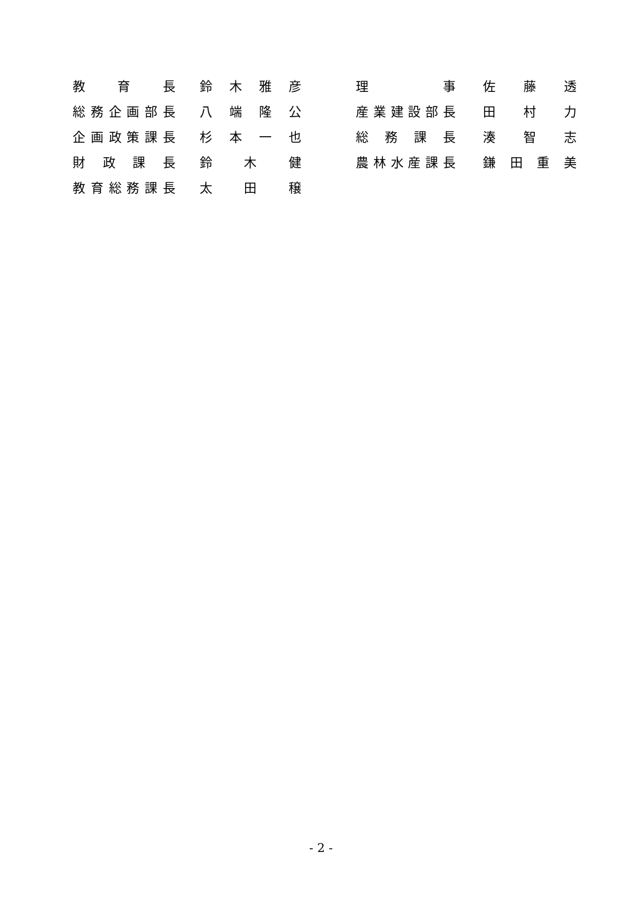| 教 育 長 | 鈴 木 雅 彦 | | 理 事 | 佐 藤 透 |
| 総務企画部長 | 八 端 隆 公 | | 産業建設部長 | 田 村 力 |
| 企画政策課長 | 杉 本 一 也 | | 総 務 課 長 | 湊 智 志 |
| 財 政 課 長 | 鈴 木 健 | | 農林水産課長 | 鎌 田 重 美 |
| 教育総務課長 | 太 田 穣 | | | |
- 2 -